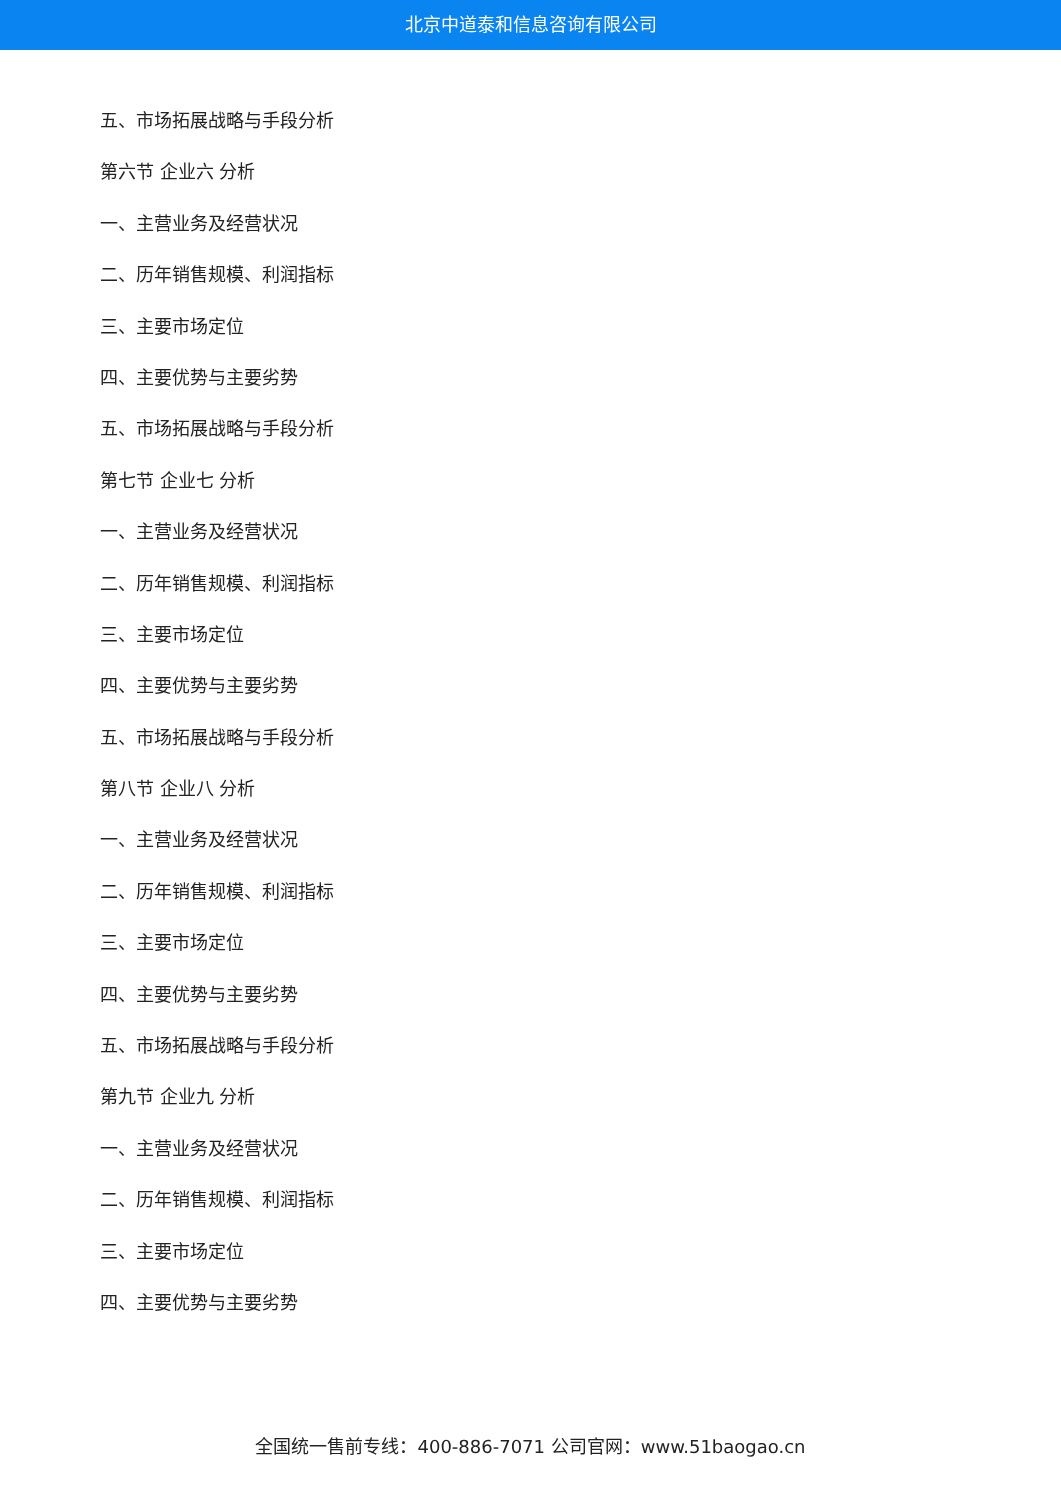北京中道泰和信息咨询有限公司
五、市场拓展战略与手段分析
第六节 企业六 分析
一、主营业务及经营状况
二、历年销售规模、利润指标
三、主要市场定位
四、主要优势与主要劣势
五、市场拓展战略与手段分析
第七节 企业七 分析
一、主营业务及经营状况
二、历年销售规模、利润指标
三、主要市场定位
四、主要优势与主要劣势
五、市场拓展战略与手段分析
第八节 企业八 分析
一、主营业务及经营状况
二、历年销售规模、利润指标
三、主要市场定位
四、主要优势与主要劣势
五、市场拓展战略与手段分析
第九节 企业九 分析
一、主营业务及经营状况
二、历年销售规模、利润指标
三、主要市场定位
四、主要优势与主要劣势
全国统一售前专线：400-886-7071 公司官网：www.51baogao.cn